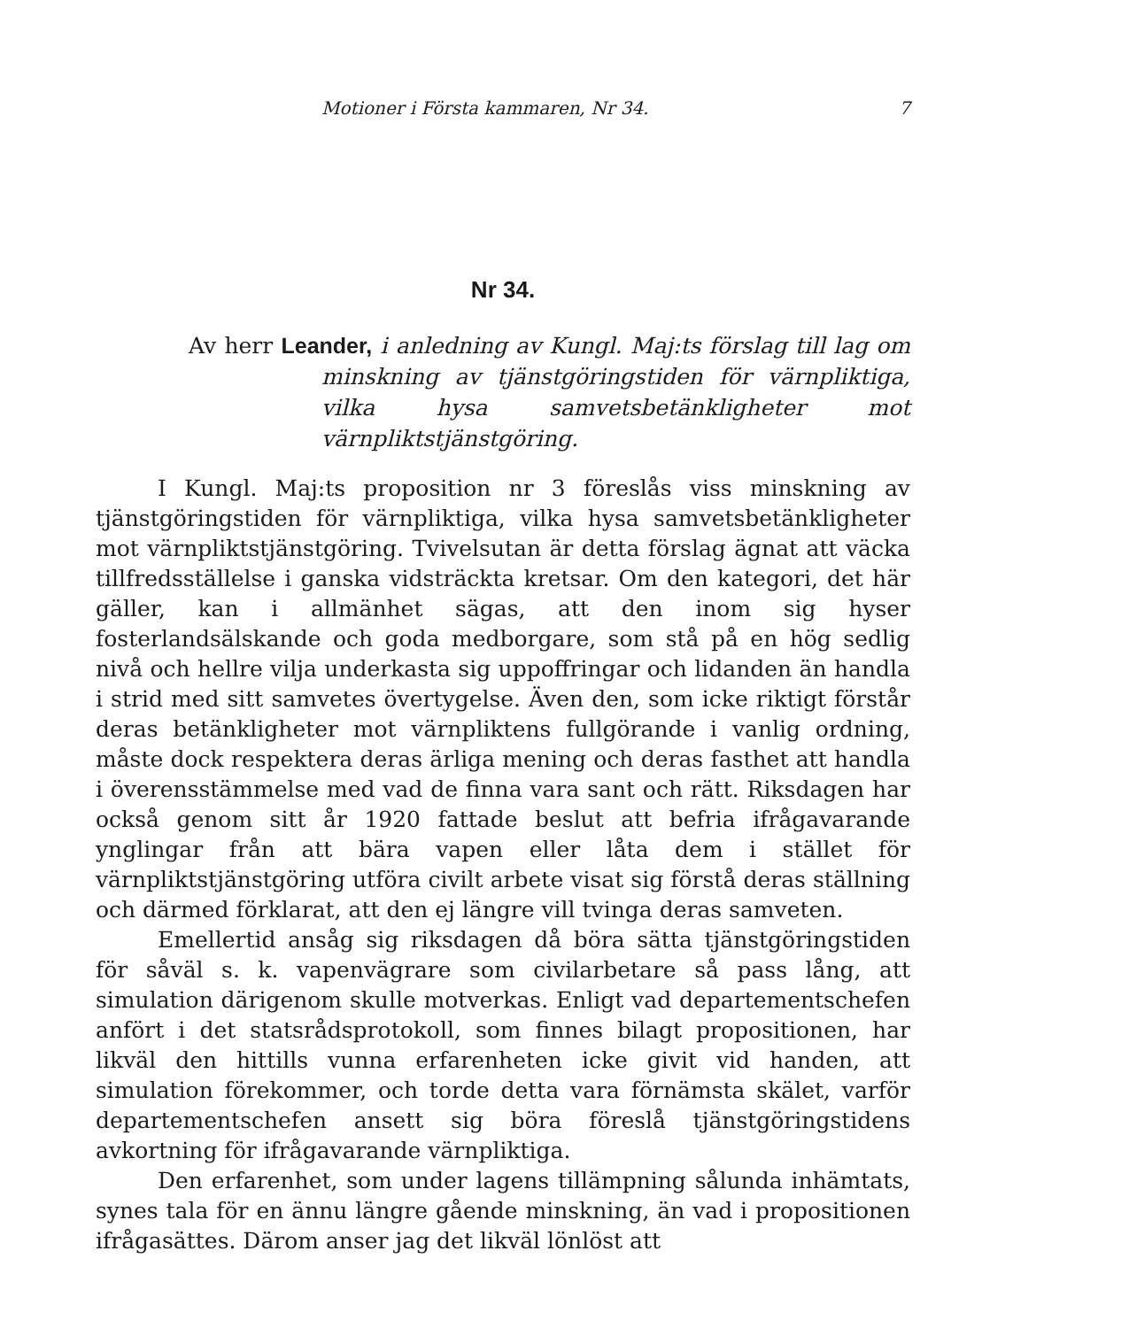Motioner i Första kammaren, Nr 34. 7
Nr 34.
Av herr Leander, i anledning av Kungl. Maj:ts förslag till lag om minskning av tjänstgöringstiden för värnpliktiga, vilka hysa samvetsbetänkligheter mot värnpliktstjänstgöring.
I Kungl. Maj:ts proposition nr 3 föreslås viss minskning av tjänstgöringstiden för värnpliktiga, vilka hysa samvetsbetänkligheter mot värnpliktstjänstgöring. Tvivelsutan är detta förslag ägnat att väcka tillfredsställelse i ganska vidsträckta kretsar. Om den kategori, det här gäller, kan i allmänhet sägas, att den inom sig hyser fosterlandsälskande och goda medborgare, som stå på en hög sedlig nivå och hellre vilja underkasta sig uppoffringar och lidanden än handla i strid med sitt samvetes övertygelse. Även den, som icke riktigt förstår deras betänkligheter mot värnpliktens fullgörande i vanlig ordning, måste dock respektera deras ärliga mening och deras fasthet att handla i överensstämmelse med vad de finna vara sant och rätt. Riksdagen har också genom sitt år 1920 fattade beslut att befria ifrågavarande ynglingar från att bära vapen eller låta dem i stället för värnpliktstjänstgöring utföra civilt arbete visat sig förstå deras ställning och därmed förklarat, att den ej längre vill tvinga deras samveten.
Emellertid ansåg sig riksdagen då böra sätta tjänstgöringstiden för såväl s. k. vapenvägrare som civilarbetare så pass lång, att simulation därigenom skulle motverkas. Enligt vad departementschefen anfört i det statsrådsprotokoll, som finnes bilagt propositionen, har likväl den hittills vunna erfarenheten icke givit vid handen, att simulation förekommer, och torde detta vara förnämsta skälet, varför departementschefen ansett sig böra föreslå tjänstgöringstidens avkortning för ifrågavarande värnpliktiga.
Den erfarenhet, som under lagens tillämpning sålunda inhämtats, synes tala för en ännu längre gående minskning, än vad i propositionen ifrågasättes. Därom anser jag det likväl lönlöst att